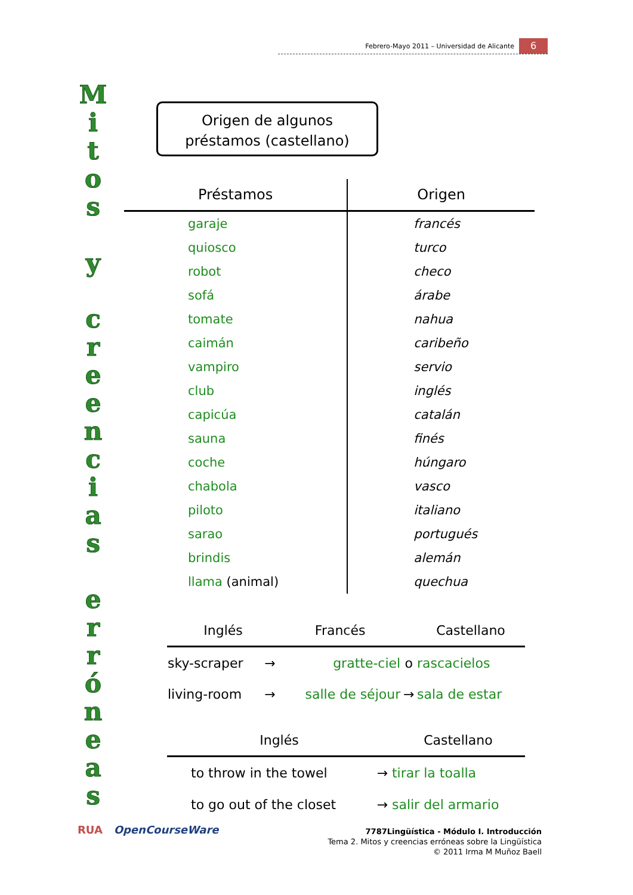Febrero-Mayo 2011 – Universidad de Alicante 6
M
i
t
o
s
y
c
r
e
e
n
c
i
a
s
e
r
r
ó
n
e
a
s
Origen de algunos
préstamos (castellano)
| Préstamos | Origen |
| --- | --- |
| garaje | francés |
| quiosco | turco |
| robot | checo |
| sofá | árabe |
| tomate | nahua |
| caimán | caribeño |
| vampiro | servio |
| club | inglés |
| capicúa | catalán |
| sauna | finés |
| coche | húngaro |
| chabola | vasco |
| piloto | italiano |
| sarao | portugués |
| brindis | alemán |
| llama (animal) | quechua |
| Inglés | | Francés | | Castellano |
| --- | --- | --- | --- | --- |
| sky-scraper | → | gratte-ciel | o | rascacielos |
| living-room | → | salle de séjour | → | sala de estar |
| Inglés | | Castellano |
| --- | --- | --- |
| to throw in the towel | → | tirar la toalla |
| to go out of the closet | → | salir del armario |
RUA OpenCourseWare
7787Lingüística - Módulo I. Introducción
Tema 2. Mitos y creencias erróneas sobre la Lingüística
© 2011 Irma M Muñoz Baell